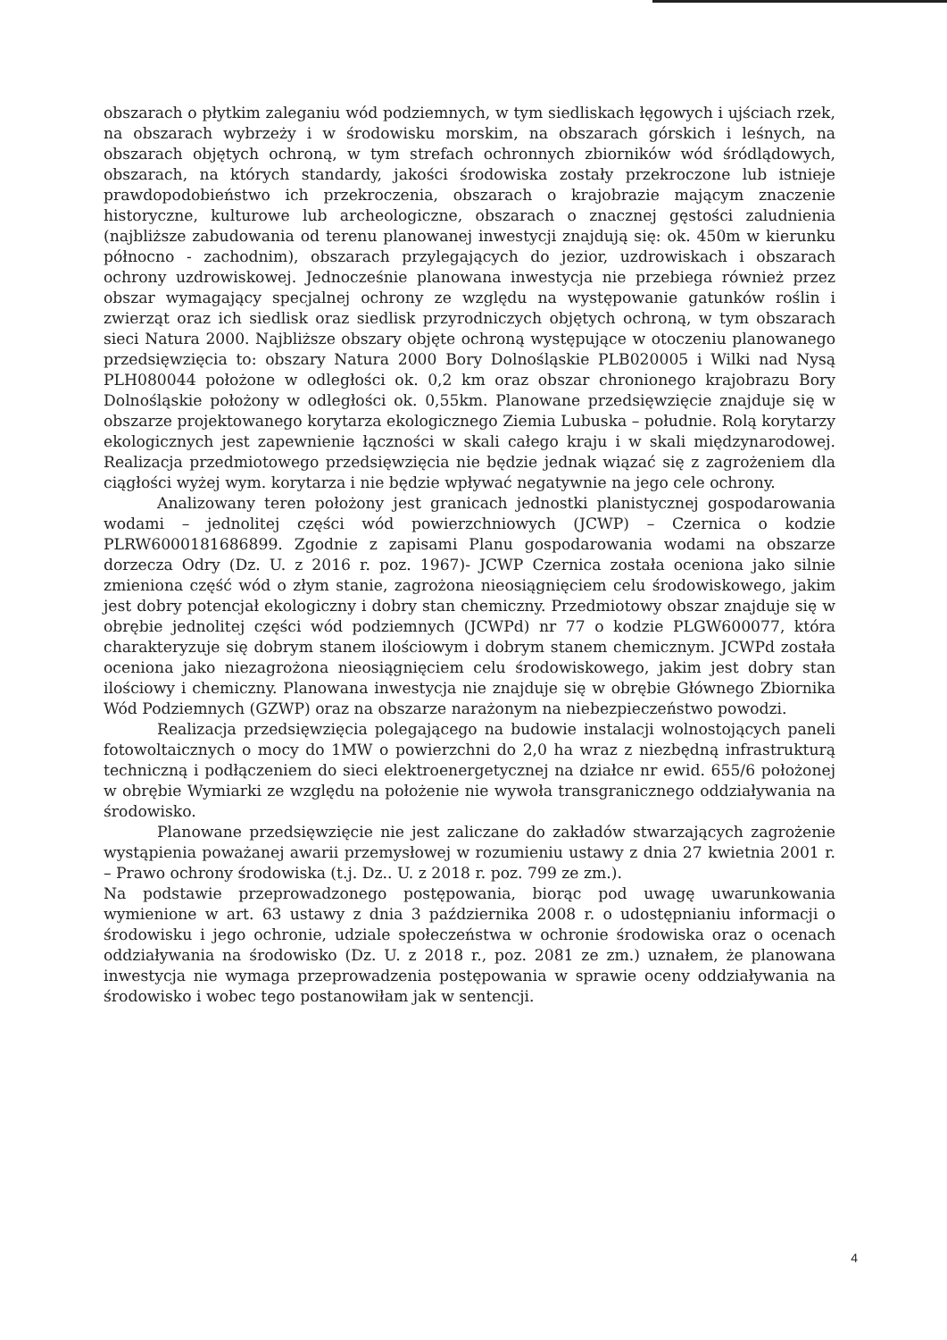obszarach o płytkim zaleganiu wód podziemnych, w tym siedliskach łęgowych i ujściach rzek, na obszarach wybrzeży i w środowisku morskim, na obszarach górskich i leśnych, na obszarach objętych ochroną, w tym strefach ochronnych zbiorników wód śródlądowych, obszarach, na których standardy, jakości środowiska zostały przekroczone lub istnieje prawdopodobieństwo ich przekroczenia, obszarach o krajobrazie mającym znaczenie historyczne, kulturowe lub archeologiczne, obszarach o znacznej gęstości zaludnienia (najbliższe zabudowania od terenu planowanej inwestycji znajdują się: ok. 450m w kierunku północno - zachodnim), obszarach przylegających do jezior, uzdrowiskach i obszarach ochrony uzdrowiskowej. Jednocześnie planowana inwestycja nie przebiega również przez obszar wymagający specjalnej ochrony ze względu na występowanie gatunków roślin i zwierząt oraz ich siedlisk oraz siedlisk przyrodniczych objętych ochroną, w tym obszarach sieci Natura 2000. Najbliższe obszary objęte ochroną występujące w otoczeniu planowanego przedsięwzięcia to: obszary Natura 2000 Bory Dolnośląskie PLB020005 i Wilki nad Nysą PLH080044 położone w odległości ok. 0,2 km oraz obszar chronionego krajobrazu Bory Dolnośląskie położony w odległości ok. 0,55km. Planowane przedsięwzięcie znajduje się w obszarze projektowanego korytarza ekologicznego Ziemia Lubuska – południe. Rolą korytarzy ekologicznych jest zapewnienie łączności w skali całego kraju i w skali międzynarodowej. Realizacja przedmiotowego przedsięwzięcia nie będzie jednak wiązać się z zagrożeniem dla ciągłości wyżej wym. korytarza i nie będzie wpływać negatywnie na jego cele ochrony.
Analizowany teren położony jest granicach jednostki planistycznej gospodarowania wodami – jednolitej części wód powierzchniowych (JCWP) – Czernica o kodzie PLRW6000181686899. Zgodnie z zapisami Planu gospodarowania wodami na obszarze dorzecza Odry (Dz. U. z 2016 r. poz. 1967)- JCWP Czernica została oceniona jako silnie zmieniona część wód o złym stanie, zagrożona nieosiągnięciem celu środowiskowego, jakim jest dobry potencjał ekologiczny i dobry stan chemiczny. Przedmiotowy obszar znajduje się w obrębie jednolitej części wód podziemnych (JCWPd) nr 77 o kodzie PLGW600077, która charakteryzuje się dobrym stanem ilościowym i dobrym stanem chemicznym. JCWPd została oceniona jako niezagrożona nieosiągnięciem celu środowiskowego, jakim jest dobry stan ilościowy i chemiczny. Planowana inwestycja nie znajduje się w obrębie Głównego Zbiornika Wód Podziemnych (GZWP) oraz na obszarze narażonym na niebezpieczeństwo powodzi.
Realizacja przedsięwzięcia polegającego na budowie instalacji wolnostojących paneli fotowoltaicznych o mocy do 1MW o powierzchni do 2,0 ha wraz z niezbędną infrastrukturą techniczną i podłączeniem do sieci elektroenergetycznej na działce nr ewid. 655/6 położonej w obrębie Wymiarki ze względu na położenie nie wywoła transgranicznego oddziaływania na środowisko.
Planowane przedsięwzięcie nie jest zaliczane do zakładów stwarzających zagrożenie wystąpienia poważanej awarii przemysłowej w rozumieniu ustawy z dnia 27 kwietnia 2001 r. – Prawo ochrony środowiska (t.j. Dz.. U. z 2018 r. poz. 799 ze zm.).
Na podstawie przeprowadzonego postępowania, biorąc pod uwagę uwarunkowania wymienione w art. 63 ustawy z dnia 3 października 2008 r. o udostępnianiu informacji o środowisku i jego ochronie, udziale społeczeństwa w ochronie środowiska oraz o ocenach oddziaływania na środowisko (Dz. U. z 2018 r., poz. 2081 ze zm.) uznałem, że planowana inwestycja nie wymaga przeprowadzenia postępowania w sprawie oceny oddziaływania na środowisko i wobec tego postanowiłam jak w sentencji.
4